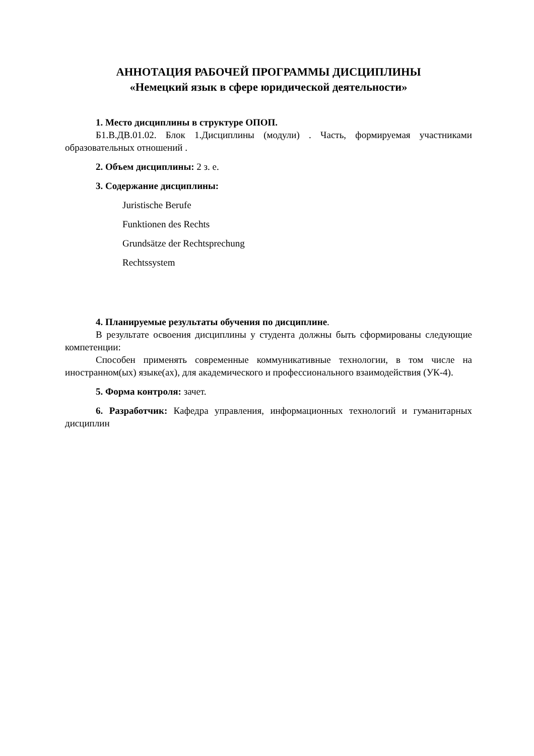АННОТАЦИЯ РАБОЧЕЙ ПРОГРАММЫ ДИСЦИПЛИНЫ
«Немецкий язык в сфере юридической деятельности»
1. Место дисциплины в структуре ОПОП.
Б1.В.ДВ.01.02. Блок 1.Дисциплины (модули) . Часть, формируемая участниками образовательных отношений .
2. Объем дисциплины: 2 з. е.
3. Содержание дисциплины:
Juristische Berufe
Funktionen des Rechts
Grundsätze der Rechtsprechung
Rechtssystem
4. Планируемые результаты обучения по дисциплине.
В результате освоения дисциплины у студента должны быть сформированы следующие компетенции:
Способен применять современные коммуникативные технологии, в том числе на иностранном(ых) языке(ах), для академического и профессионального взаимодействия (УК-4).
5. Форма контроля: зачет.
6. Разработчик: Кафедра управления, информационных технологий и гуманитарных дисциплин